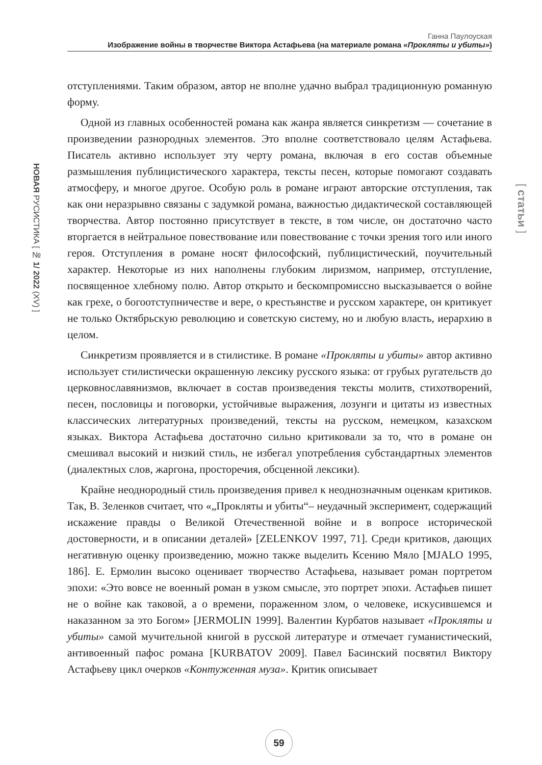Ганна Паулоуская
Изображение войны в творчестве Виктора Астафьева (на материале романа «Прокляты и убиты»)
НОВАЯ РУСИСТИКА [ № 1/ 2022 (XV) ]
[ статьи ]
отступлениями. Таким образом, автор не вполне удачно выбрал традиционную романную форму.
Одной из главных особенностей романа как жанра является синкретизм — сочетание в произведении разнородных элементов. Это вполне соответствовало целям Астафьева. Писатель активно использует эту черту романа, включая в его состав объемные размышления публицистического характера, тексты песен, которые помогают создавать атмосферу, и многое другое. Особую роль в романе играют авторские отступления, так как они неразрывно связаны с задумкой романа, важностью дидактической составляющей творчества. Автор постоянно присутствует в тексте, в том числе, он достаточно часто вторгается в нейтральное повествование или повествование с точки зрения того или иного героя. Отступления в романе носят философский, публицистический, поучительный характер. Некоторые из них наполнены глубоким лиризмом, например, отступление, посвященное хлебному полю. Автор открыто и бескомпромиссно высказывается о войне как грехе, о богоотступничестве и вере, о крестьянстве и русском характере, он критикует не только Октябрьскую революцию и советскую систему, но и любую власть, иерархию в целом.
Синкретизм проявляется и в стилистике. В романе «Прокляты и убиты» автор активно использует стилистически окрашенную лексику русского языка: от грубых ругательств до церковнославянизмов, включает в состав произведения тексты молитв, стихотворений, песен, пословицы и поговорки, устойчивые выражения, лозунги и цитаты из известных классических литературных произведений, тексты на русском, немецком, казахском языках. Виктора Астафьева достаточно сильно критиковали за то, что в романе он смешивал высокий и низкий стиль, не избегал употребления субстандартных элементов (диалектных слов, жаргона, просторечия, обсценной лексики).
Крайне неоднородный стиль произведения привел к неоднозначным оценкам критиков. Так, В. Зеленков считает, что «„Прокляты и убиты“– неудачный эксперимент, содержащий искажение правды о Великой Отечественной войне и в вопросе исторической достоверности, и в описании деталей» [ZELENKOV 1997, 71]. Среди критиков, дающих негативную оценку произведению, можно также выделить Ксению Мяло [MJALO 1995, 186]. Е. Ермолин высоко оценивает творчество Астафьева, называет роман портретом эпохи: «Это вовсе не военный роман в узком смысле, это портрет эпохи. Астафьев пишет не о войне как таковой, а о времени, пораженном злом, о человеке, искусившемся и наказанном за это Богом» [JERMOLIN 1999]. Валентин Курбатов называет «Прокляты и убиты» самой мучительной книгой в русской литературе и отмечает гуманистический, антивоенный пафос романа [KURBATOV 2009]. Павел Басинский посвятил Виктору Астафьеву цикл очерков «Контуженная муза». Критик описывает
59